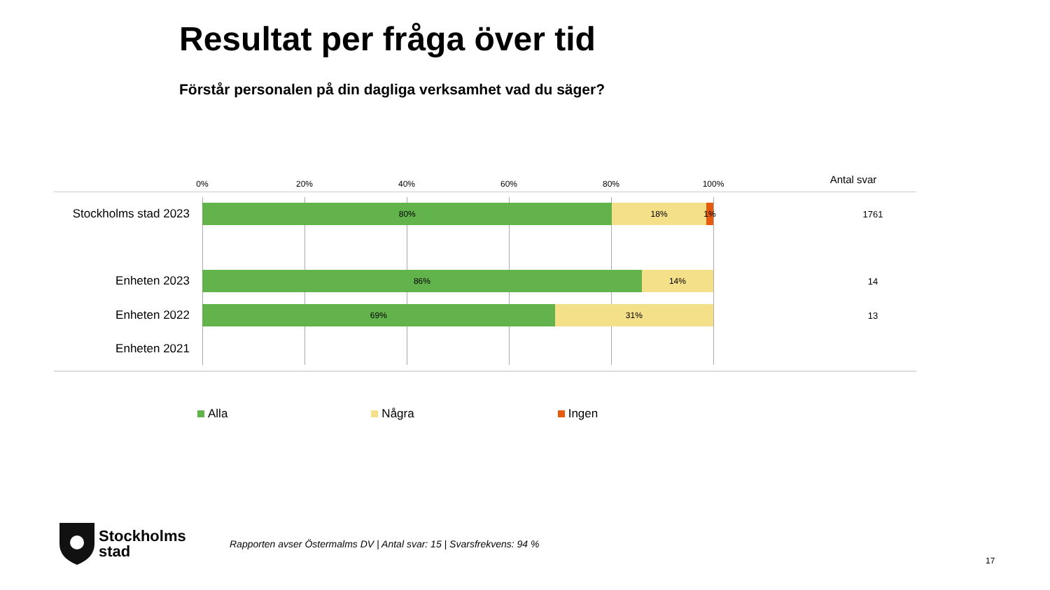Resultat per fråga över tid
Förstår personalen på din dagliga verksamhet vad du säger?
0% 20% 40% 60% 80% 100% Antal svar
Stockholms stad 2023
80% 18% 1% 1761
Enheten 2023
86% 14% 14
Enheten 2022
69% 31% 13
Enheten 2021
Alla Några Ingen
Stockholms
stad
Rapporten avser Östermalms DV | Antal svar: 15 | Svarsfrekvens: 94 %
17